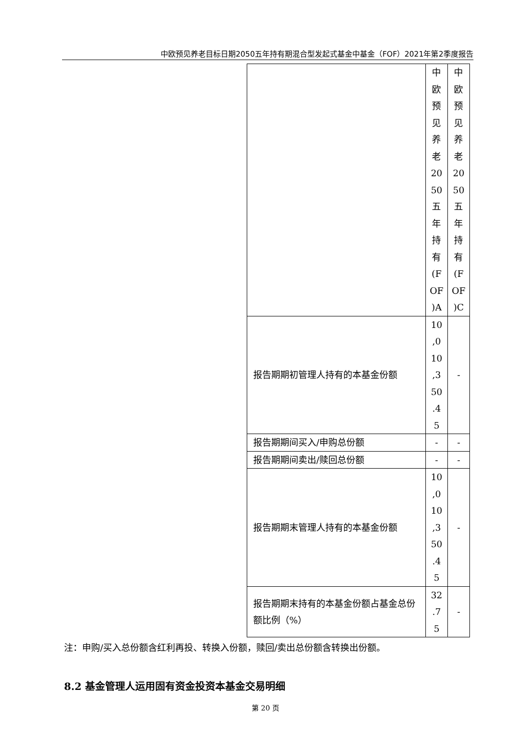中欧预见养老目标日期2050五年持有期混合型发起式基金中基金（FOF）2021年第2季度报告
| | 中 欧 预 见 养 老 20 50 五 年 持 有 (F OF )A | 中 欧 预 见 养 老 20 50 五 年 持 有 (F OF )C |
| 报告期期初管理人持有的本基金份额 | 10 ,0 10 ,3 50 .4 5 | - |
| 报告期期间买入/申购总份额 | - | - |
| 报告期期间卖出/赎回总份额 | - | - |
| 报告期期末管理人持有的本基金份额 | 10 ,0 10 ,3 50 .4 5 | - |
| 报告期期末持有的本基金份额占基金总份额比例（%） | 32 .7 5 | - |
注：申购/买入总份额含红利再投、转换入份额，赎回/卖出总份额含转换出份额。
8.2 基金管理人运用固有资金投资本基金交易明细
第 20 页